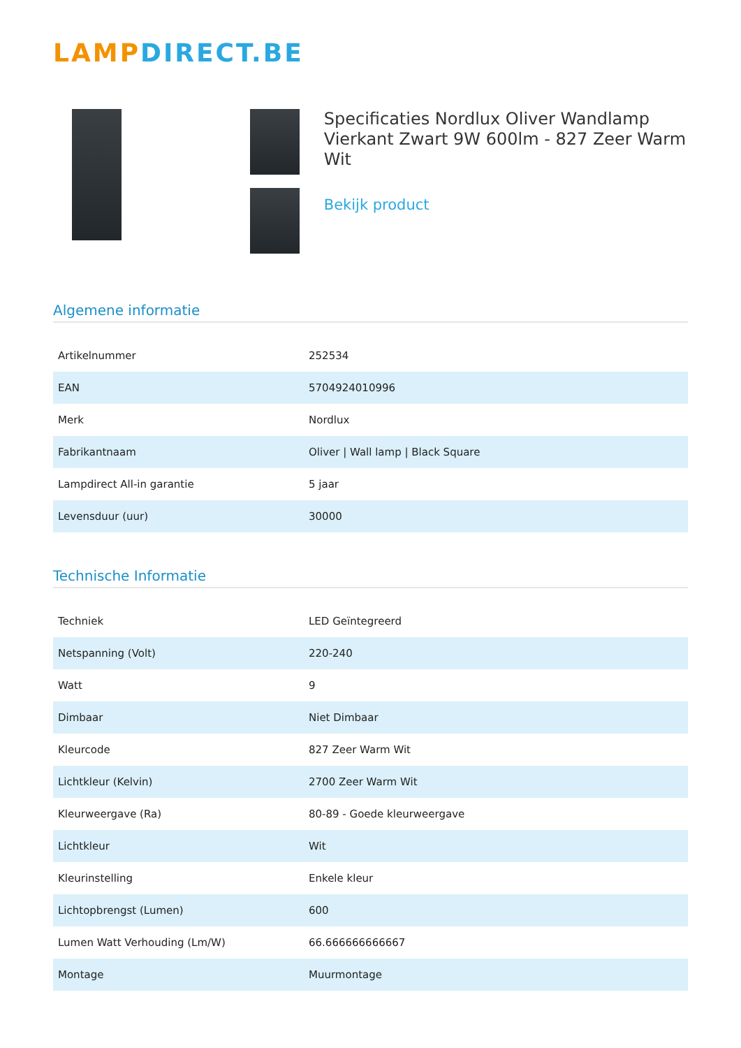LAMP DIRECT.BE
Specificaties Nordlux Oliver Wandlamp Vierkant Zwart 9W 600lm - 827 Zeer Warm Wit
Bekijk product
Algemene informatie
| Artikelnummer | 252534 |
| EAN | 5704924010996 |
| Merk | Nordlux |
| Fabrikantnaam | Oliver / Wall lamp / Black Square |
| Lampdirect All-in garantie | 5 jaar |
| Levensduur (uur) | 30000 |
Technische Informatie
| Techniek | LED Geïntegreerd |
| Netspanning (Volt) | 220-240 |
| Watt | 9 |
| Dimbaar | Niet Dimbaar |
| Kleurcode | 827 Zeer Warm Wit |
| Lichtkleur (Kelvin) | 2700 Zeer Warm Wit |
| Kleurweergave (Ra) | 80-89 - Goede kleurweergave |
| Lichtkleur | Wit |
| Kleurinstelling | Enkele kleur |
| Lichtopbrengst (Lumen) | 600 |
| Lumen Watt Verhouding (Lm/W) | 66.666666666667 |
| Montage | Muurmontage |